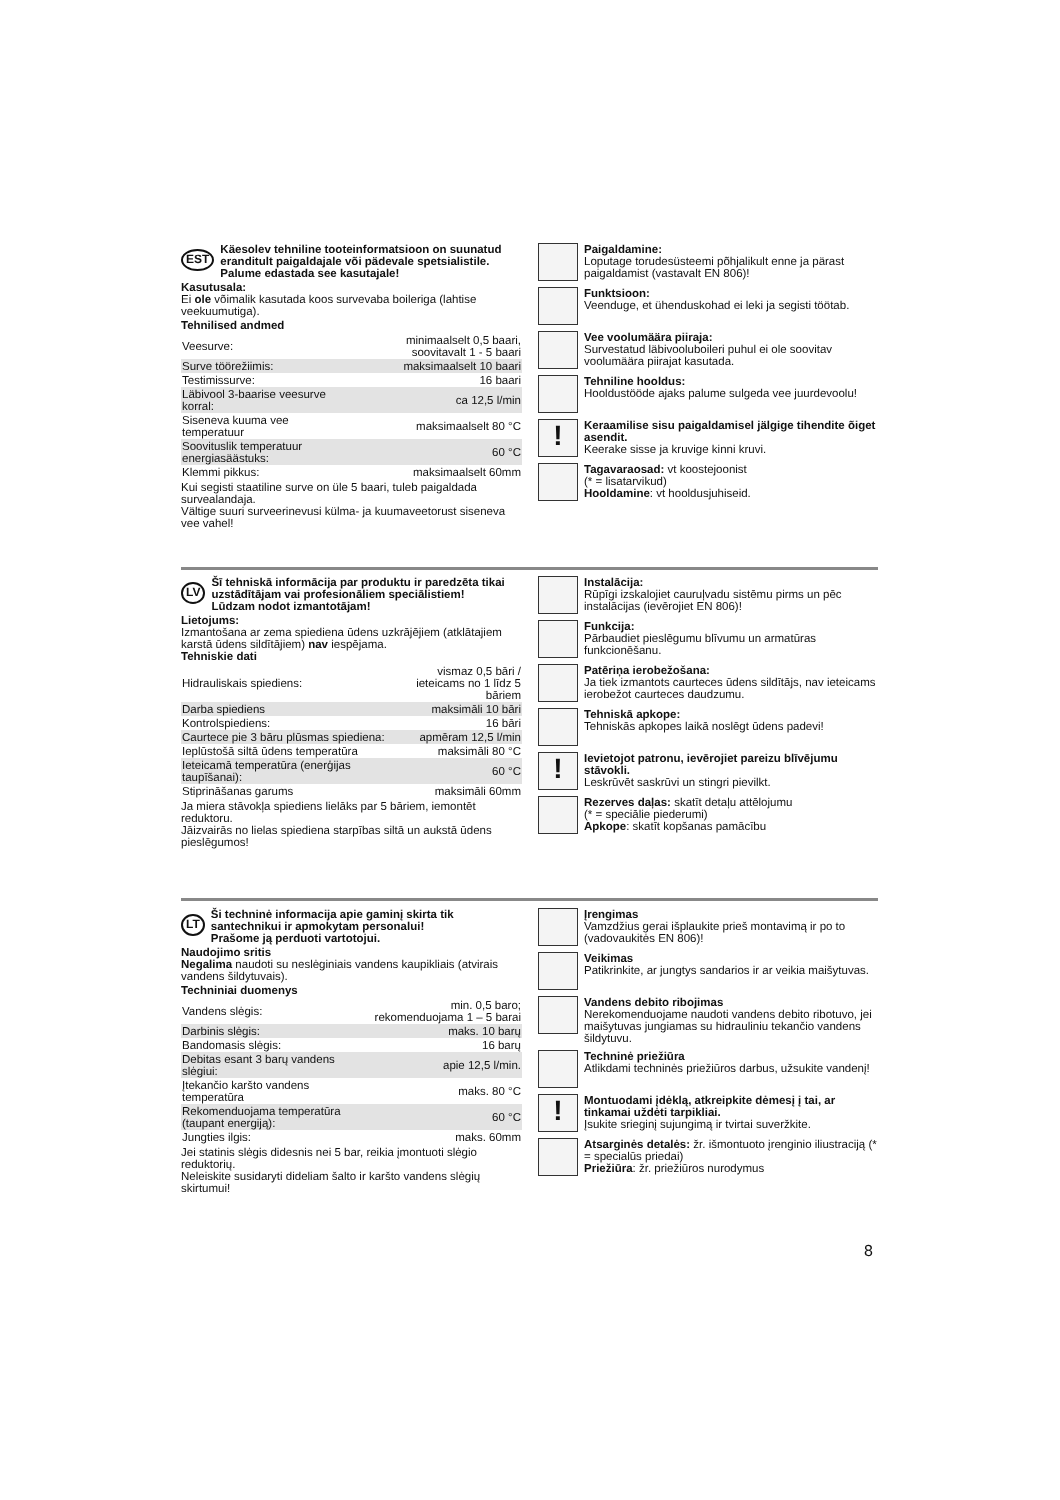EST Käesolev tehniline tooteinformatsioon on suunatud eranditult paigaldajale või pädevale spetsialistile.
Palume edastada see kasutajale!
Kasutusala:
Ei ole võimalik kasutada koos survevaba boileriga (lahtise veekuumutiga).
Tehnilised andmed
| Veesurve: | minimaalselt 0,5 baari, soovitavalt 1 - 5 baari |
| Surve töörežiimis: | maksimaalselt 10 baari |
| Testimissurve: | 16 baari |
| Läbivool 3-baarise veesurve korral: | ca 12,5 l/min |
| Siseneva kuuma vee temperatuur | maksimaalselt 80 °C |
| Soovituslik temperatuur energiasäästuks: | 60 °C |
| Klemmi pikkus: | maksimaalselt 60mm |
Kui segisti staatiline surve on üle 5 baari, tuleb paigaldada survealandaja.
Vältige suuri surveerinevusi külma- ja kuumaveetorust siseneva vee vahel!
Paigaldamine:
Loputage torudesüsteemi põhjalikult enne ja pärast paigaldamist (vastavalt EN 806)!
Funktsioon:
Veenduge, et ühenduskohad ei leki ja segisti töötab.
Vee voolumäära piiraja:
Survestatud läbivooluboileri puhul ei ole soovitav voolumäära piirajat kasutada.
Tehniline hooldus:
Hooldustööde ajaks palume sulgeda vee juurdevoolu!
!
Keraamilise sisu paigaldamisel jälgige tihendite õiget asendit.
Keerake sisse ja kruvige kinni kruvi.
Tagavaraosad: vt koostejoonist
(* = lisatarvikud)
Hooldamine: vt hooldusjuhiseid.
LV Šī tehniskā informācija par produktu ir paredzēta tikai uzstādītājam vai profesionāliem speciālistiem!
Lūdzam nodot izmantotājam!
Lietojums:
Izmantošana ar zema spiediena ūdens uzkrājējiem (atklātajiem karstā ūdens sildītājiem) nav iespējama.
Tehniskie dati
| Hidrauliskais spiediens: | vismaz 0,5 bāri / ieteicams no 1 līdz 5 bāriem |
| Darba spiediens | maksimāli 10 bāri |
| Kontrolspiediens: | 16 bāri |
| Caurtece pie 3 bāru plūsmas spiediena: | apmēram 12,5 l/min |
| Ieplūstošā siltā ūdens temperatūra | maksimāli 80 °C |
| Ieteicamā temperatūra (enerģijas taupīšanai): | 60 °C |
| Stiprināšanas garums | maksimāli 60mm |
Ja miera stāvokļa spiediens lielāks par 5 bāriem, iemontēt reduktoru.
Jāizvairās no lielas spiediena starpības siltā un aukstā ūdens pieslēgumos!
Instalācija:
Rūpīgi izskalojiet cauruļvadu sistēmu pirms un pēc instalācijas (ievērojiet EN 806)!
Funkcija:
Pārbaudiet pieslēgumu blīvumu un armatūras funkcionēšanu.
Patēriņa ierobežošana:
Ja tiek izmantots caurteces ūdens sildītājs, nav ieteicams ierobežot caurteces daudzumu.
Tehniskā apkope:
Tehniskās apkopes laikā noslēgt ūdens padevi!
!
Ievietojot patronu, ievērojiet pareizu blīvējumu stāvokli.
Leskrūvēt saskrūvi un stingri pievilkt.
Rezerves daļas: skatīt detaļu attēlojumu
(* = speciālie piederumi)
Apkope: skatīt kopšanas pamācību
LT Ši techninė informacija apie gaminį skirta tik santechnikui ir apmokytam personalui!
Prašome ją perduoti vartotojui.
Naudojimo sritis
Negalima naudoti su neslėginiais vandens kaupikliais (atvirais vandens šildytuvais).
Techniniai duomenys
| Vandens slėgis: | min. 0,5 baro; rekomenduojama 1 – 5 barai |
| Darbinis slėgis: | maks. 10 barų |
| Bandomasis slėgis: | 16 barų |
| Debitas esant 3 barų vandens slėgiui: | apie 12,5 l/min. |
| Įtekančio karšto vandens temperatūra | maks. 80 °C |
| Rekomenduojama temperatūra (taupant energiją): | 60 °C |
| Jungties ilgis: | maks. 60mm |
Jei statinis slėgis didesnis nei 5 bar, reikia įmontuoti slėgio reduktorių.
Neleiskite susidaryti dideliam šalto ir karšto vandens slėgių skirtumui!
Įrengimas
Vamzdžius gerai išplaukite prieš montavimą ir po to (vadovaukitės EN 806)!
Veikimas
Patikrinkite, ar jungtys sandarios ir ar veikia maišytuvas.
Vandens debito ribojimas
Nerekomenduojame naudoti vandens debito ribotuvo, jei maišytuvas jungiamas su hidrauliniu tekančio vandens šildytuvu.
Techninė priežiūra
Atlikdami techninės priežiūros darbus, užsukite vandenį!
!
Montuodami įdėklą, atkreipkite dėmesį į tai, ar tinkamai uždėti tarpikliai.
Įsukite srieginį sujungimą ir tvirtai suveržkite.
Atsarginės detalės: žr. išmontuoto įrenginio iliustraciją (* = specialūs priedai)
Priežiūra: žr. priežiūros nurodymus
8